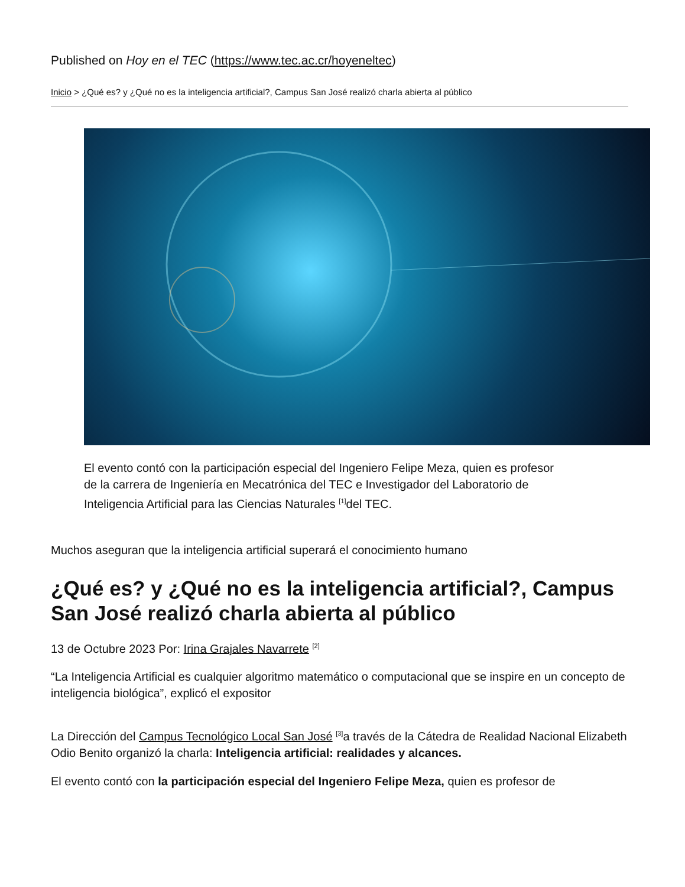Published on Hoy en el TEC (https://www.tec.ac.cr/hoyeneltec)
Inicio > ¿Qué es? y ¿Qué no es la inteligencia artificial?, Campus San José realizó charla abierta al público
El evento contó con la participación especial del Ingeniero Felipe Meza, quien es profesor de la carrera de Ingeniería en Mecatrónica del TEC e Investigador del Laboratorio de Inteligencia Artificial para las Ciencias Naturales <sup>[1]</sup>del TEC.
Muchos aseguran que la inteligencia artificial superará el conocimiento humano
¿Qué es? y ¿Qué no es la inteligencia artificial?, Campus San José realizó charla abierta al público
13 de Octubre 2023 Por: Irina Grajales Navarrete <sup>[2]</sup>
“La Inteligencia Artificial es cualquier algoritmo matemático o computacional que se inspire en un concepto de inteligencia biológica”, explicó el expositor
La Dirección del Campus Tecnológico Local San José <sup>[3]</sup>a través de la Cátedra de Realidad Nacional Elizabeth Odio Benito organizó la charla: Inteligencia artificial: realidades y alcances.
El evento contó con la participación especial del Ingeniero Felipe Meza, quien es profesor de